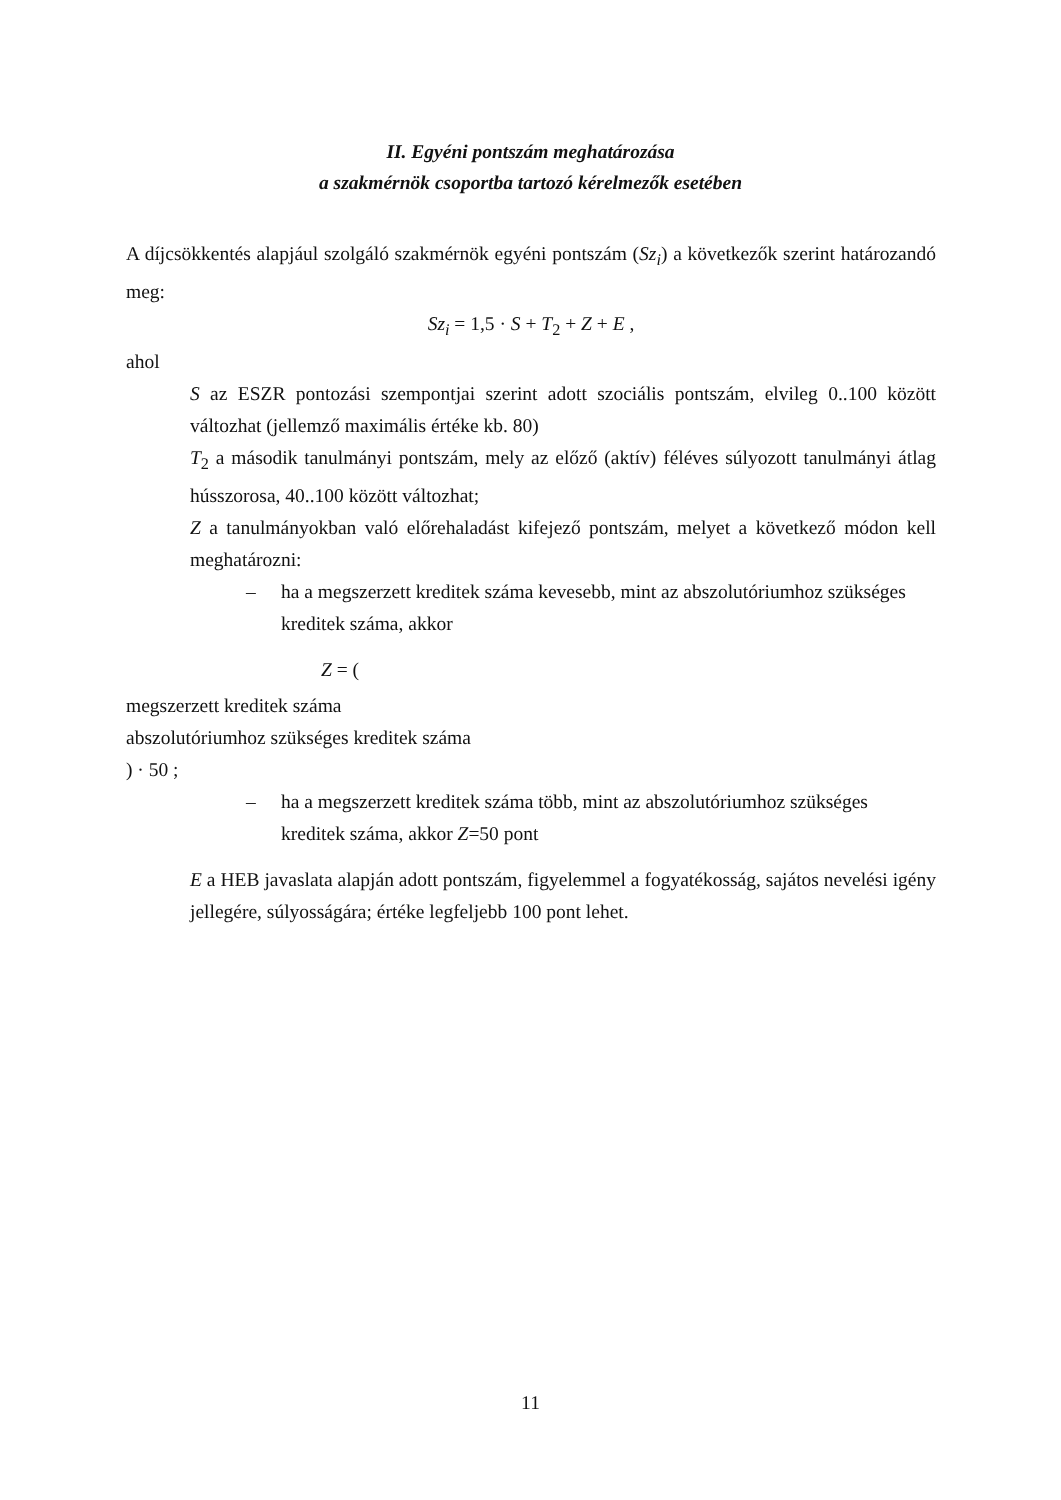II. Egyéni pontszám meghatározása
a szakmérnök csoportba tartozó kérelmezők esetében
A díjcsökkentés alapjául szolgáló szakmérnök egyéni pontszám (Sz<sub>i</sub>) a következők szerint határozandó meg:
Sz<sub>i</sub> = 1,5 · S + T<sub>2</sub> + Z + E ,
ahol
S az ESZR pontozási szempontjai szerint adott szociális pontszám, elvileg 0..100 között változhat (jellemző maximális értéke kb. 80)
T<sub>2</sub> a második tanulmányi pontszám, mely az előző (aktív) féléves súlyozott tanulmányi átlag hússzorosa, 40..100 között változhat;
Z a tanulmányokban való előrehaladást kifejező pontszám, melyet a következő módon kell meghatározni:
– ha a megszerzett kreditek száma kevesebb, mint az abszolutórium­hoz szükséges kreditek száma, akkor
Z = (
megszerzett kreditek száma
abszolutóriumhoz szükséges kreditek száma
) · 50 ;
– ha a megszerzett kreditek száma több, mint az abszolutóriumhoz szükséges kreditek száma, akkor Z=50 pont
E a HEB javaslata alapján adott pontszám, figyelemmel a fogyatékosság, sajátos nevelési igény jellegére, súlyosságára; értéke legfeljebb 100 pont lehet.
11